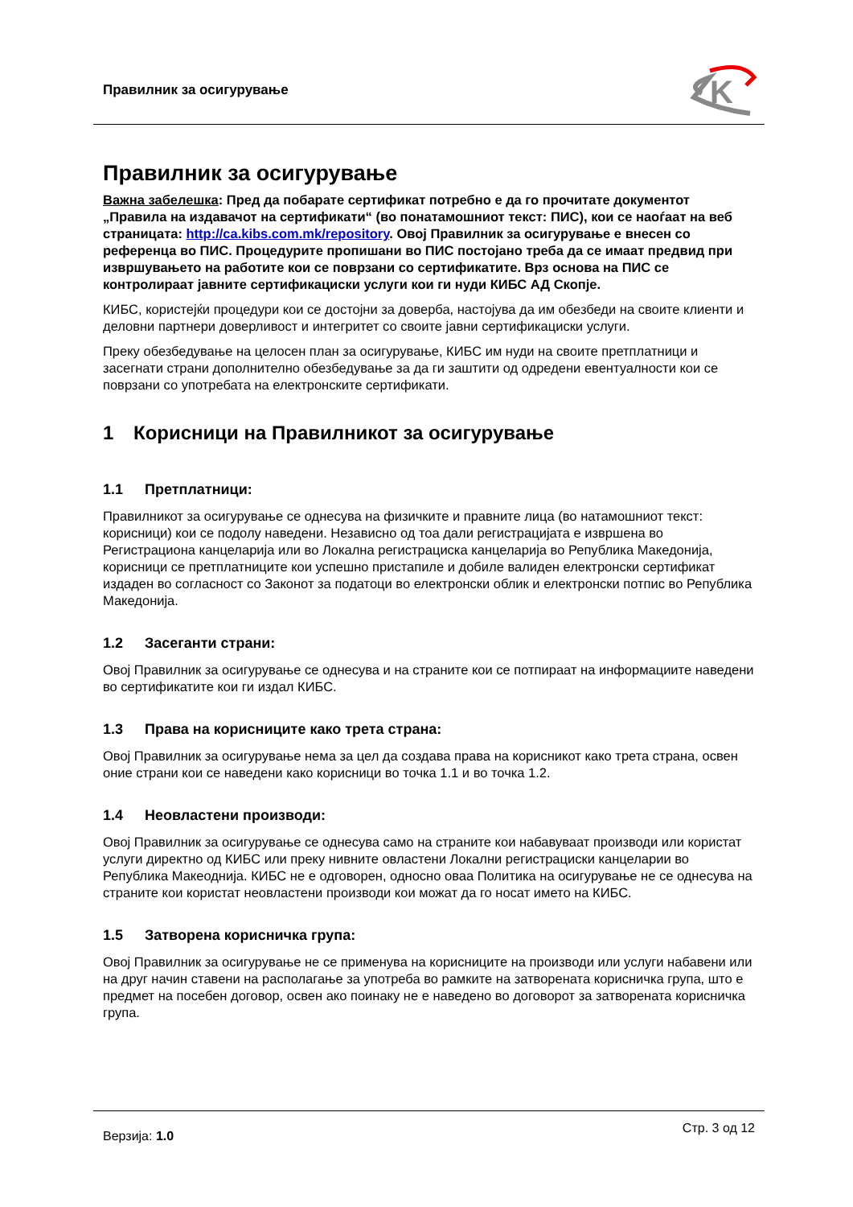Правилник за осигурување
K
Правилник за осигурување
Важна забелешка: Пред да побарате сертификат потребно е да го прочитате документот „Правила на издавачот на сертификати“ (во понатамошниот текст: ПИС), кои се наоѓаат на веб страницата: http://ca.kibs.com.mk/repository. Овој Правилник за осигурување е внесен со референца во ПИС. Процедурите пропишани во ПИС постојано треба да се имаат предвид при извршувањето на работите кои се поврзани со сертификатите. Врз основа на ПИС се контролираат јавните сертификациски услуги кои ги нуди КИБС АД Скопје.
КИБС, користејќи процедури кои се достојни за доверба, настојува да им обезбеди на своите клиенти и деловни партнери доверливост и интегритет со своите јавни сертификациски услуги.
Преку обезбедување на целосен план за осигурување, КИБС им нуди на своите претплатници и засегнати страни дополнително обезбедување за да ги заштити од одредени евентуалности кои се поврзани со употребата на електронските сертификати.
1 Корисници на Правилникот за осигурување
1.1 Претплатници:
Правилникот за осигурување се однесува на физичките и правните лица (во натамошниот текст: корисници) кои се подолу наведени. Независно од тоа дали регистрацијата е извршена во Регистрациона канцеларија или во Локална регистрациска канцеларија во Република Македонија, корисници се претплатниците кои успешно пристапиле и добиле валиден електронски сертификат издаден во согласност со Законот за податоци во електронски облик и електронски потпис во Република Македонија.
1.2 Засеганти страни:
Овој Правилник за осигурување се однесува и на страните кои се потпираат на информациите наведени во сертификатите кои ги издал КИБС.
1.3 Права на корисниците како трета страна:
Овој Правилник за осигурување нема за цел да создава права на корисникот како трета страна, освен оние страни кои се наведени како корисници во точка 1.1 и во точка 1.2.
1.4 Неовластени производи:
Овој Правилник за осигурување се однесува само на страните кои набавуваат производи или користат услуги директно од КИБС или преку нивните овластени Локални регистрациски канцеларии во Република Макеоднија. КИБС не е одговорен, односно оваа Политика на осигурување не се однесува на страните кои користат неовластени производи кои можат да го носат името на КИБС.
1.5 Затворена корисничка група:
Овој Правилник за осигурување не се применува на корисниците на производи или услуги набавени или на друг начин ставени на располагање за употреба во рамките на затворената корисничка група, што е предмет на посебен договор, освен ако поинаку не е наведено во договорот за затворената корисничка група.
Верзија: 1.0
Стр. 3 од 12